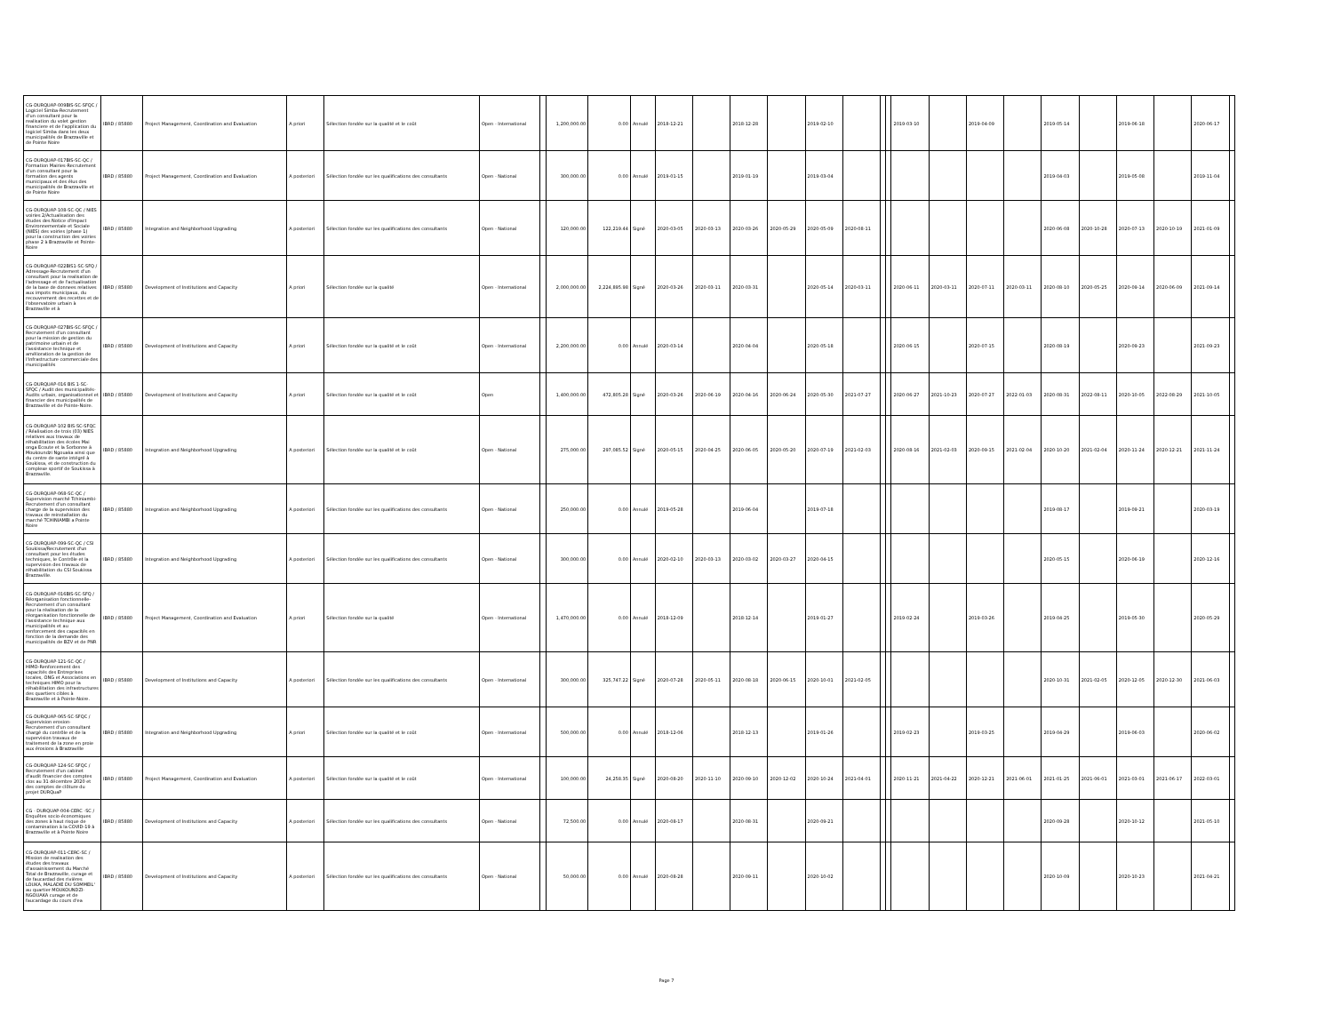| CG-DURQUAP-009BIS-SC-SFQC / Logiciel Simba-Recrutement d'un consultant pour la realisation du volet gestion financiere et de l'application du logiciel Simba dans les deux municipalités de Brazzaville et de Pointe Noire | IBRD / 85880 | Project Management, Coordination and Evaluation | A priori | Sélection fondée sur la qualité et le coût | Open - International | | 1,200,000.00 | 0.00 | Annulé | 2018-12-21 | | 2018-12-28 | | 2019-02-10 | | | | 2019-03-10 | | 2019-04-09 | | 2019-05-14 | | 2019-06-18 | | 2020-06-17 | |
| CG-DURQUAP-017BIS-SC-QC / Formation Mairies-Recrutement d'un consultant pour la formation des agents municipaux et des élus des municipalités de Brazzaville et de Pointe Noire | IBRD / 85880 | Project Management, Coordination and Evaluation | A posteriori | Sélection fondée sur les qualifications des consultants | Open - National | | 300,000.00 | 0.00 | Annulé | 2019-01-15 | | 2019-01-19 | | 2019-03-04 | | | | | | | | 2019-04-03 | | 2019-05-08 | | 2019-11-04 | |
| CG-DURQUAP-108-SC-QC / NIES voiries 2/Actualisation des études des Notice d'Impact Environnementale et Sociale (NIES) des voiries (phase 1) pour la construction des voiries phase 2 à Brazzaville et Pointe-Noire | IBRD / 85880 | Integration and Neighborhood Upgrading | A posteriori | Sélection fondée sur les qualifications des consultants | Open - National | | 120,000.00 | 122,219.44 | Signé | 2020-03-05 | 2020-03-13 | 2020-03-26 | 2020-05-29 | 2020-05-09 | 2020-08-11 | | | | | | | 2020-06-08 | 2020-10-28 | 2020-07-13 | 2020-10-19 | 2021-01-09 | |
| CG-DURQUAP-022BIS1-SC-SFQ / Adressage-Recrutement d'un consultant pour la realisation de l'adressage et de l'actualisation de la base de donnees relatives aux impots municipaux, du recouvrement des recettes et de l'observatoire urbain à Brazzaville et à | IBRD / 85880 | Development of Institutions and Capacity | A priori | Sélection fondée sur la qualité | Open - International | | 2,000,000.00 | 2,224,895.98 | Signé | 2020-03-26 | 2020-03-11 | 2020-03-31 | | 2020-05-14 | 2020-03-11 | | | 2020-06-11 | 2020-03-11 | 2020-07-11 | 2020-03-11 | 2020-08-10 | 2020-05-25 | 2020-09-14 | 2020-06-09 | 2021-09-14 | |
| CG-DURQUAP-027BIS-SC-SFQC / Recrutement d'un consultant pour la mission de gestion du patrimoine urbain et de l'assistance technique et amélioration de la gestion de l'infrastructure commerciale des municipalités | IBRD / 85880 | Development of Institutions and Capacity | A priori | Sélection fondée sur la qualité et le coût | Open - International | | 2,200,000.00 | 0.00 | Annulé | 2020-03-14 | | 2020-04-04 | | 2020-05-18 | | | | 2020-06-15 | | 2020-07-15 | | 2020-08-19 | | 2020-09-23 | | 2021-09-23 | |
| CG-DURQUAP-016 BIS 1-SC-SFQC / Audit des municipalités-Audits urbain, organisationnel et financier des municipalités de Brazzaville et de Pointe-Noire. | IBRD / 85880 | Development of Institutions and Capacity | A priori | Sélection fondée sur la qualité et le coût | Open | | 1,400,000.00 | 472,805.28 | Signé | 2020-03-26 | 2020-06-19 | 2020-04-16 | 2020-06-24 | 2020-05-30 | 2021-07-27 | | | 2020-06-27 | 2021-10-23 | 2020-07-27 | 2022-01-03 | 2020-08-31 | 2022-08-11 | 2020-10-05 | 2022-08-29 | 2021-10-05 | |
| CG-DURQUAP-102 BIS-SC-SFQC / Réalisation de trois (03) NIES relatives aux travaux de réhabilitation des écoles Mai onga Ecoute et la Sorbonne à Moukoundzi Ngouaka ainsi que du centre de sante intégré à Soukissa, et de construction du complexe sportif de Soukissa à Brazzaville. | IBRD / 85880 | Integration and Neighborhood Upgrading | A posteriori | Sélection fondée sur la qualité et le coût | Open - National | | 275,000.00 | 297,085.52 | Signé | 2020-05-15 | 2020-04-25 | 2020-06-05 | 2020-05-20 | 2020-07-19 | 2021-02-03 | | | 2020-08-16 | 2021-02-03 | 2020-09-15 | 2021-02-04 | 2020-10-20 | 2021-02-04 | 2020-11-24 | 2020-12-21 | 2021-11-24 | |
| CG-DURQUAP-068-SC-QC / Supervision marché Tchiniambi-Recrutement d'un consultant charge de la supervision des travaux de reinstallation du marché TCHINIAMBI a Pointe Noire | IBRD / 85880 | Integration and Neighborhood Upgrading | A posteriori | Sélection fondée sur les qualifications des consultants | Open - National | | 250,000.00 | 0.00 | Annulé | 2019-05-28 | | 2019-06-04 | | 2019-07-18 | | | | | | | | 2019-08-17 | | 2019-09-21 | | 2020-03-19 | |
| CG-DURQUAP-099-SC-QC / CSI Soukissa/Recrutement d'un consultant pour les études techniques, le Contrôle et la supervision des travaux de réhabilitation du CSI Soukissa Brazzaville. | IBRD / 85880 | Integration and Neighborhood Upgrading | A posteriori | Sélection fondée sur les qualifications des consultants | Open - National | | 300,000.00 | 0.00 | Annulé | 2020-02-10 | 2020-03-13 | 2020-03-02 | 2020-03-27 | 2020-04-15 | | | | | | | | 2020-05-15 | | 2020-06-19 | | 2020-12-16 | |
| CG-DURQUAP-016BIS-SC-SFQ / Réorganisation fonctionnelle-Recrutement d'un consultant pour la réalisation de la réorganisation fonctionnelle de l'assistance technique aux municipalités et au renforcement des capacités en fonction de la demande des municipalités de BZV et de PNR | IBRD / 85880 | Project Management, Coordination and Evaluation | A priori | Sélection fondée sur la qualité | Open - International | | 1,470,000.00 | 0.00 | Annulé | 2018-12-09 | | 2018-12-14 | | 2019-01-27 | | | | 2019-02-24 | | 2019-03-26 | | 2019-04-25 | | 2019-05-30 | | 2020-05-29 | |
| CG-DURQUAP-121-SC-QC / HIMO-Renforcement des capacités des Entreprises locales, ONG et Associations en techniques HIMO pour la réhabilitation des infrastructures des quartiers cibles à Brazzaville et à Pointe-Noire. | IBRD / 85880 | Development of Institutions and Capacity | A posteriori | Sélection fondée sur les qualifications des consultants | Open - International | | 300,000.00 | 325,747.22 | Signé | 2020-07-28 | 2020-05-11 | 2020-08-18 | 2020-06-15 | 2020-10-01 | 2021-02-05 | | | | | | | 2020-10-31 | 2021-02-05 | 2020-12-05 | 2020-12-30 | 2021-06-03 | |
| CG-DURQUAP-065-SC-SFQC / Supervision erosion-Recrutement d'un consultant chargé du contrôle et de la supervision travaux de traitement de la zone en proie aux érosions à Brazzaville | IBRD / 85880 | Integration and Neighborhood Upgrading | A priori | Sélection fondée sur la qualité et le coût | Open - International | | 500,000.00 | 0.00 | Annulé | 2018-12-06 | | 2018-12-13 | | 2019-01-26 | | | | 2019-02-23 | | 2019-03-25 | | 2019-04-29 | | 2019-06-03 | | 2020-06-02 | |
| CG-DURQUAP-124-SC-SFQC / Recrutement d'un cabinet d'audit financier des comptes clos au 31 décembre 2020 et des comptes de clôture du projet DURQuaP | IBRD / 85880 | Project Management, Coordination and Evaluation | A posteriori | Sélection fondée sur la qualité et le coût | Open - International | | 100,000.00 | 24,258.35 | Signé | 2020-08-20 | 2020-11-10 | 2020-09-10 | 2020-12-02 | 2020-10-24 | 2021-04-01 | | | 2020-11-21 | 2021-04-22 | 2020-12-21 | 2021-06-01 | 2021-01-25 | 2021-06-01 | 2021-03-01 | 2021-06-17 | 2022-03-01 | |
| CG - DURQUAP-004-CERC -SC / Enquêtes socio-économiques des zones à haut risque de contamination à la COVID-19 à Brazzaville et à Pointe Noire | IBRD / 85880 | Development of Institutions and Capacity | A posteriori | Sélection fondée sur les qualifications des consultants | Open - National | | 72,500.00 | 0.00 | Annulé | 2020-08-17 | | 2020-08-31 | | 2020-09-21 | | | | | | | | 2020-09-28 | | 2020-10-12 | | 2021-05-10 | |
| CG-DURQUAP-011-CERC-SC / Mission de realisation des études des travaux d'assainissement du Marché Total de Brazzaville, curage et de faucardad des rivières LOUKA, MALADIE DU SOMMEIL' au quartier MOUKOUNDZI-NGOUAKA curage et de faucardage du cours d'ea | IBRD / 85880 | Development of Institutions and Capacity | A posteriori | Sélection fondée sur les qualifications des consultants | Open - National | | 50,000.00 | 0.00 | Annulé | 2020-08-28 | | 2020-09-11 | | 2020-10-02 | | | | | | | | 2020-10-09 | | 2020-10-23 | | 2021-04-21 | |
Page 7